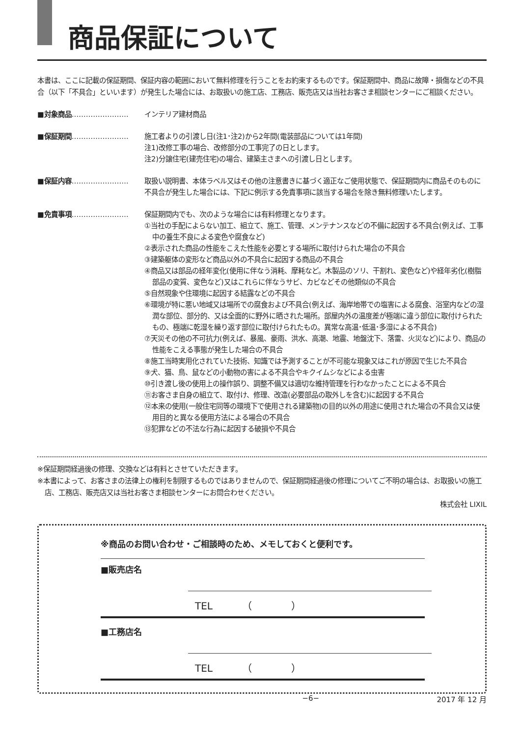商品保証について
本書は、ここに記載の保証期間、保証内容の範囲において無料修理を行うことをお約束するものです。保証期間中、商品に故障・損傷などの不具合（以下「不具合」といいます）が発生した場合には、お取扱いの施工店、工務店、販売店又は当社お客さま相談センターにご相談ください。
■対象商品…………………… インテリア建材商品
■保証期間…………………… 施工者よりの引渡し日(注1･注2)から2年間(電装部品については1年間)
注1)改修工事の場合、改修部分の工事完了の日とします。
注2)分譲住宅(建売住宅)の場合、建築主さまへの引渡し日とします。
■保証内容…………………… 取扱い説明書、本体ラベル又はその他の注意書きに基づく適正なご使用状態で、保証期間内に商品そのものに不具合が発生した場合には、下記に例示する免責事項に該当する場合を除き無料修理いたします。
■免責事項…………………… 保証期間内でも、次のような場合には有料修理となります。
①当社の手配によらない加工、組立て、施工、管理、メンテナンスなどの不備に起因する不具合(例えば、工事中の養生不良による変色や腐食など)
②表示された商品の性能をこえた性能を必要とする場所に取付けられた場合の不具合
③建築躯体の変形など商品以外の不具合に起因する商品の不具合
④商品又は部品の経年変化(使用に伴なう消耗、摩耗など。木製品のソリ、干割れ、変色など)や経年劣化(樹脂部品の変質、変色など)又はこれらに伴なうサビ、カビなどその他類似の不具合
⑤自然現象や住環境に起因する結露などの不具合
⑥環境が特に悪い地域又は場所での腐食および不具合(例えば、海岸地帯での塩害による腐食、浴室内などの湿潤な部位、部分的、又は全面的に野外に晒された場所。部屋内外の温度差が極端に違う部位に取付けられたもの、極端に乾湿を繰り返す部位に取付けられたもの。異常な高温･低温･多湿による不具合)
⑦天災その他の不可抗力(例えば、暴風、豪雨、洪水、高潮、地震、地盤沈下、落雷、火災など)により、商品の性能をこえる事態が発生した場合の不具合
⑧施工当時実用化されていた技術、知識では予測することが不可能な現象又はこれが原因で生じた不具合
⑨犬、猫、鳥、鼠などの小動物の害による不具合やキクイムシなどによる虫害
⑩引き渡し後の使用上の操作誤り、調整不備又は適切な維持管理を行わなかったことによる不具合
⑪お客さま自身の組立て、取付け、修理、改造(必要部品の取外しを含む)に起因する不具合
⑫本来の使用(一般住宅同等の環境下で使用される建築物)の目的以外の用途に使用された場合の不具合又は使用目的と異なる使用方法による場合の不具合
⑬犯罪などの不法な行為に起因する破損や不具合
※保証期間経過後の修理、交換などは有料とさせていただきます。
※本書によって、お客さまの法律上の権利を制限するものではありませんので、保証期間経過後の修理についてご不明の場合は、お取扱いの施工店、工務店、販売店又は当社お客さま相談センターにお問合わせください。
株式会社 LIXIL
※商品のお問い合わせ・ご相談時のため、メモしておくと便利です。
■販売店名
TEL　　　（　　　　）
■工務店名
TEL　　　（　　　　）
−6− 2017 年 12 月